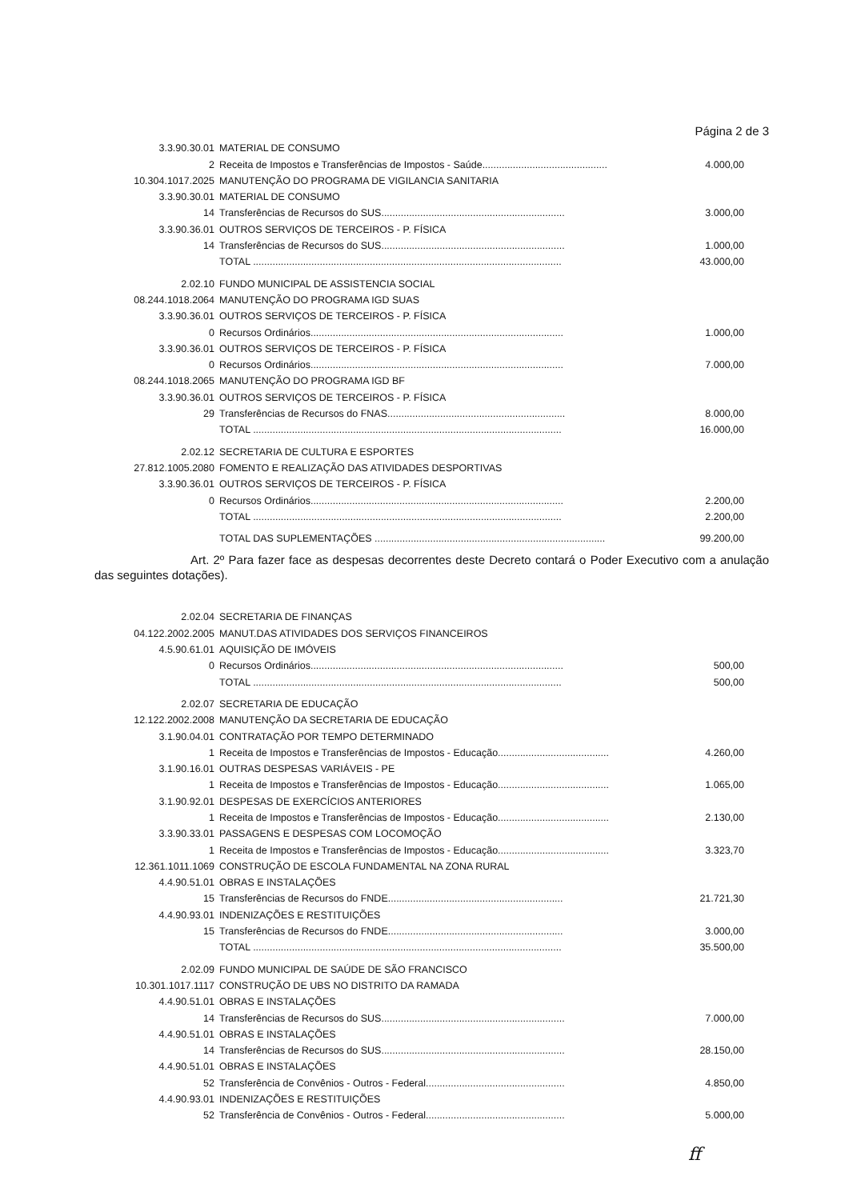Página 2 de 3
| 3.3.90.30.01 | MATERIAL DE CONSUMO | |
| 2 | Receita de Impostos e Transferências de Impostos - Saúde............................................. | 4.000,00 |
| 10.304.1017.2025 | MANUTENÇÃO DO PROGRAMA DE VIGILANCIA SANITARIA | |
| 3.3.90.30.01 | MATERIAL DE CONSUMO | |
| 14 | Transferências de Recursos do SUS.................................................................. | 3.000,00 |
| 3.3.90.36.01 | OUTROS SERVIÇOS DE TERCEIROS - P. FÍSICA | |
| 14 | Transferências de Recursos do SUS.................................................................. | 1.000,00 |
| | TOTAL ............................................................................................................... | 43.000,00 |
| 2.02.10 | FUNDO MUNICIPAL DE ASSISTENCIA SOCIAL | |
| 08.244.1018.2064 | MANUTENÇÃO DO PROGRAMA IGD SUAS | |
| 3.3.90.36.01 | OUTROS SERVIÇOS DE TERCEIROS - P. FÍSICA | |
| 0 | Recursos Ordinários........................................................................................... | 1.000,00 |
| 3.3.90.36.01 | OUTROS SERVIÇOS DE TERCEIROS - P. FÍSICA | |
| 0 | Recursos Ordinários........................................................................................... | 7.000,00 |
| 08.244.1018.2065 | MANUTENÇÃO DO PROGRAMA IGD BF | |
| 3.3.90.36.01 | OUTROS SERVIÇOS DE TERCEIROS - P. FÍSICA | |
| 29 | Transferências de Recursos do FNAS................................................................ | 8.000,00 |
| | TOTAL ............................................................................................................... | 16.000,00 |
| 2.02.12 | SECRETARIA DE CULTURA E ESPORTES | |
| 27.812.1005.2080 | FOMENTO E REALIZAÇÃO DAS ATIVIDADES DESPORTIVAS | |
| 3.3.90.36.01 | OUTROS SERVIÇOS DE TERCEIROS - P. FÍSICA | |
| 0 | Recursos Ordinários........................................................................................... | 2.200,00 |
| | TOTAL ............................................................................................................... | 2.200,00 |
| | TOTAL DAS SUPLEMENTAÇÕES ................................................................................... | 99.200,00 |
Art. 2º Para fazer face as despesas decorrentes deste Decreto contará o Poder Executivo com a anulação das seguintes dotações).
| 2.02.04 | SECRETARIA DE FINANÇAS | |
| 04.122.2002.2005 | MANUT.DAS ATIVIDADES DOS SERVIÇOS FINANCEIROS | |
| 4.5.90.61.01 | AQUISIÇÃO DE IMÓVEIS | |
| 0 | Recursos Ordinários........................................................................................... | 500,00 |
| | TOTAL ............................................................................................................... | 500,00 |
| 2.02.07 | SECRETARIA DE EDUCAÇÃO | |
| 12.122.2002.2008 | MANUTENÇÃO DA SECRETARIA DE EDUCAÇÃO | |
| 3.1.90.04.01 | CONTRATAÇÃO POR TEMPO DETERMINADO | |
| 1 | Receita de Impostos e Transferências de Impostos - Educação........................................ | 4.260,00 |
| 3.1.90.16.01 | OUTRAS DESPESAS VARIÁVEIS - PE | |
| 1 | Receita de Impostos e Transferências de Impostos - Educação........................................ | 1.065,00 |
| 3.1.90.92.01 | DESPESAS DE EXERCÍCIOS ANTERIORES | |
| 1 | Receita de Impostos e Transferências de Impostos - Educação........................................ | 2.130,00 |
| 3.3.90.33.01 | PASSAGENS E DESPESAS COM LOCOMOÇÃO | |
| 1 | Receita de Impostos e Transferências de Impostos - Educação........................................ | 3.323,70 |
| 12.361.1011.1069 | CONSTRUÇÃO DE ESCOLA FUNDAMENTAL NA ZONA RURAL | |
| 4.4.90.51.01 | OBRAS E INSTALAÇÕES | |
| 15 | Transferências de Recursos do FNDE............................................................... | 21.721,30 |
| 4.4.90.93.01 | INDENIZAÇÕES E RESTITUIÇÕES | |
| 15 | Transferências de Recursos do FNDE............................................................... | 3.000,00 |
| | TOTAL ............................................................................................................... | 35.500,00 |
| 2.02.09 | FUNDO MUNICIPAL DE SAÚDE DE SÃO FRANCISCO | |
| 10.301.1017.1117 | CONSTRUÇÃO DE UBS NO DISTRITO DA RAMADA | |
| 4.4.90.51.01 | OBRAS E INSTALAÇÕES | |
| 14 | Transferências de Recursos do SUS.................................................................. | 7.000,00 |
| 4.4.90.51.01 | OBRAS E INSTALAÇÕES | |
| 14 | Transferências de Recursos do SUS.................................................................. | 28.150,00 |
| 4.4.90.51.01 | OBRAS E INSTALAÇÕES | |
| 52 | Transferência de Convênios - Outros - Federal.................................................. | 4.850,00 |
| 4.4.90.93.01 | INDENIZAÇÕES E RESTITUIÇÕES | |
| 52 | Transferência de Convênios - Outros - Federal.................................................. | 5.000,00 |
ff